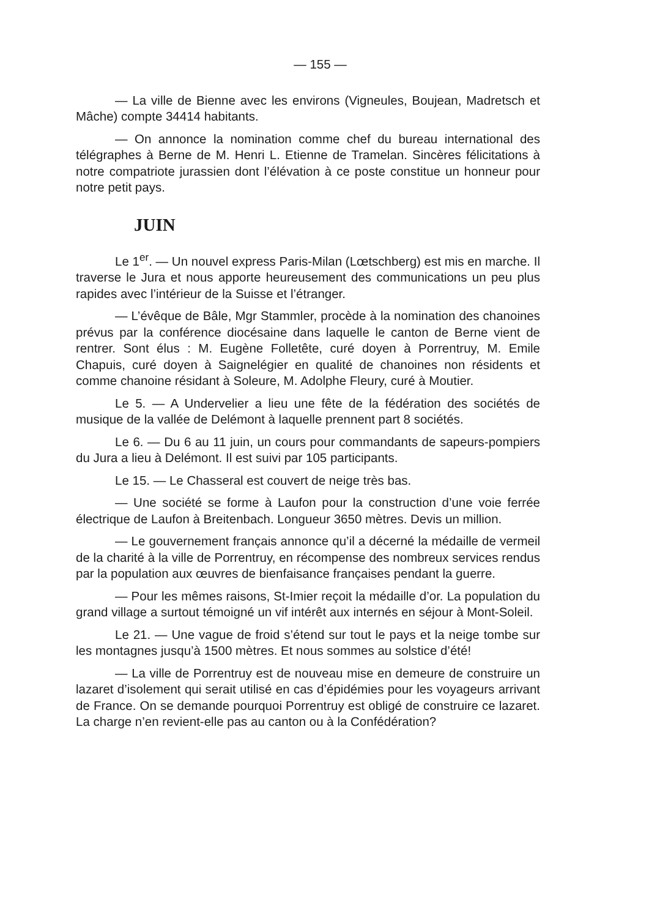— 155 —
— La ville de Bienne avec les environs (Vigneules, Boujean, Madretsch et Mâche) compte 34414 habitants.
— On annonce la nomination comme chef du bureau international des télégraphes à Berne de M. Henri L. Etienne de Tramelan. Sincères félicitations à notre compatriote jurassien dont l’élévation à ce poste constitue un honneur pour notre petit pays.
JUIN
Le 1<sup>er</sup>. — Un nouvel express Paris-Milan (Lœtschberg) est mis en marche. Il traverse le Jura et nous apporte heureusement des communications un peu plus rapides avec l’intérieur de la Suisse et l’étranger.
— L’évêque de Bâle, Mgr Stammler, procède à la nomination des chanoines prévus par la conférence diocésaine dans laquelle le canton de Berne vient de rentrer. Sont élus : M. Eugène Folletête, curé doyen à Porrentruy, M. Emile Chapuis, curé doyen à Saignelégier en qualité de chanoines non résidents et comme chanoine résidant à Soleure, M. Adolphe Fleury, curé à Moutier.
Le 5. — A Undervelier a lieu une fête de la fédération des sociétés de musique de la vallée de Delémont à laquelle prennent part 8 sociétés.
Le 6. — Du 6 au 11 juin, un cours pour commandants de sapeurs-pompiers du Jura a lieu à Delémont. Il est suivi par 105 participants.
Le 15. — Le Chasseral est couvert de neige très bas.
— Une société se forme à Laufon pour la construction d’une voie ferrée électrique de Laufon à Breitenbach. Longueur 3650 mètres. Devis un million.
— Le gouvernement français annonce qu’il a décerné la médaille de vermeil de la charité à la ville de Porrentruy, en récompense des nombreux services rendus par la population aux œuvres de bienfaisance françaises pendant la guerre.
— Pour les mêmes raisons, St-Imier reçoit la médaille d’or. La population du grand village a surtout témoigné un vif intérêt aux internés en séjour à Mont-Soleil.
Le 21. — Une vague de froid s’étend sur tout le pays et la neige tombe sur les montagnes jusqu’à 1500 mètres. Et nous sommes au solstice d’été!
— La ville de Porrentruy est de nouveau mise en demeure de construire un lazaret d’isolement qui serait utilisé en cas d’épidémies pour les voyageurs arrivant de France. On se demande pourquoi Porrentruy est obligé de construire ce lazaret. La charge n’en revient-elle pas au canton ou à la Confédération?